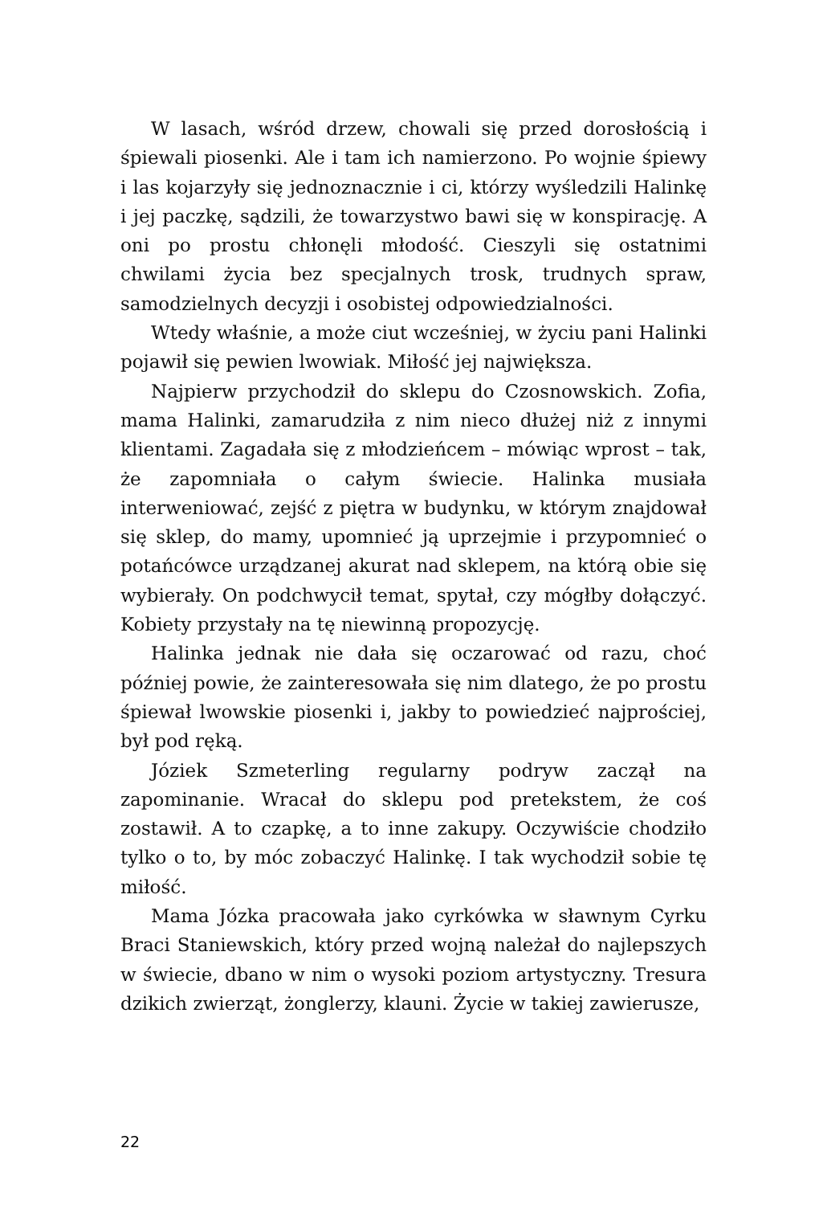W lasach, wśród drzew, chowali się przed dorosłością i śpiewali piosenki. Ale i tam ich namierzono. Po wojnie śpiewy i las kojarzyły się jednoznacznie i ci, którzy wyśledzili Halinkę i jej paczkę, sądzili, że towarzystwo bawi się w konspirację. A oni po prostu chłonęli młodość. Cieszyli się ostatnimi chwilami życia bez specjalnych trosk, trudnych spraw, samodzielnych decyzji i osobistej odpowiedzialności.
Wtedy właśnie, a może ciut wcześniej, w życiu pani Halinki pojawił się pewien lwowiak. Miłość jej największa.
Najpierw przychodził do sklepu do Czosnowskich. Zofia, mama Halinki, zamarudziła z nim nieco dłużej niż z innymi klientami. Zagadała się z młodzieńcem – mówiąc wprost – tak, że zapomniała o całym świecie. Halinka musiała interweniować, zejść z piętra w budynku, w którym znajdował się sklep, do mamy, upomnieć ją uprzejmie i przypomnieć o potańcówce urządzanej akurat nad sklepem, na którą obie się wybierały. On podchwycił temat, spytał, czy mógłby dołączyć. Kobiety przystały na tę niewinną propozycję.
Halinka jednak nie dała się oczarować od razu, choć później powie, że zainteresowała się nim dlatego, że po prostu śpiewał lwowskie piosenki i, jakby to powiedzieć najprościej, był pod ręką.
Józiek Szmeterling regularny podryw zaczął na zapominanie. Wracał do sklepu pod pretekstem, że coś zostawił. A to czapkę, a to inne zakupy. Oczywiście chodziło tylko o to, by móc zobaczyć Halinkę. I tak wychodził sobie tę miłość.
Mama Józka pracowała jako cyrkówka w sławnym Cyrku Braci Staniewskich, który przed wojną należał do najlepszych w świecie, dbano w nim o wysoki poziom artystyczny. Tresura dzikich zwierząt, żonglerzy, klauni. Życie w takiej zawierusze,
22